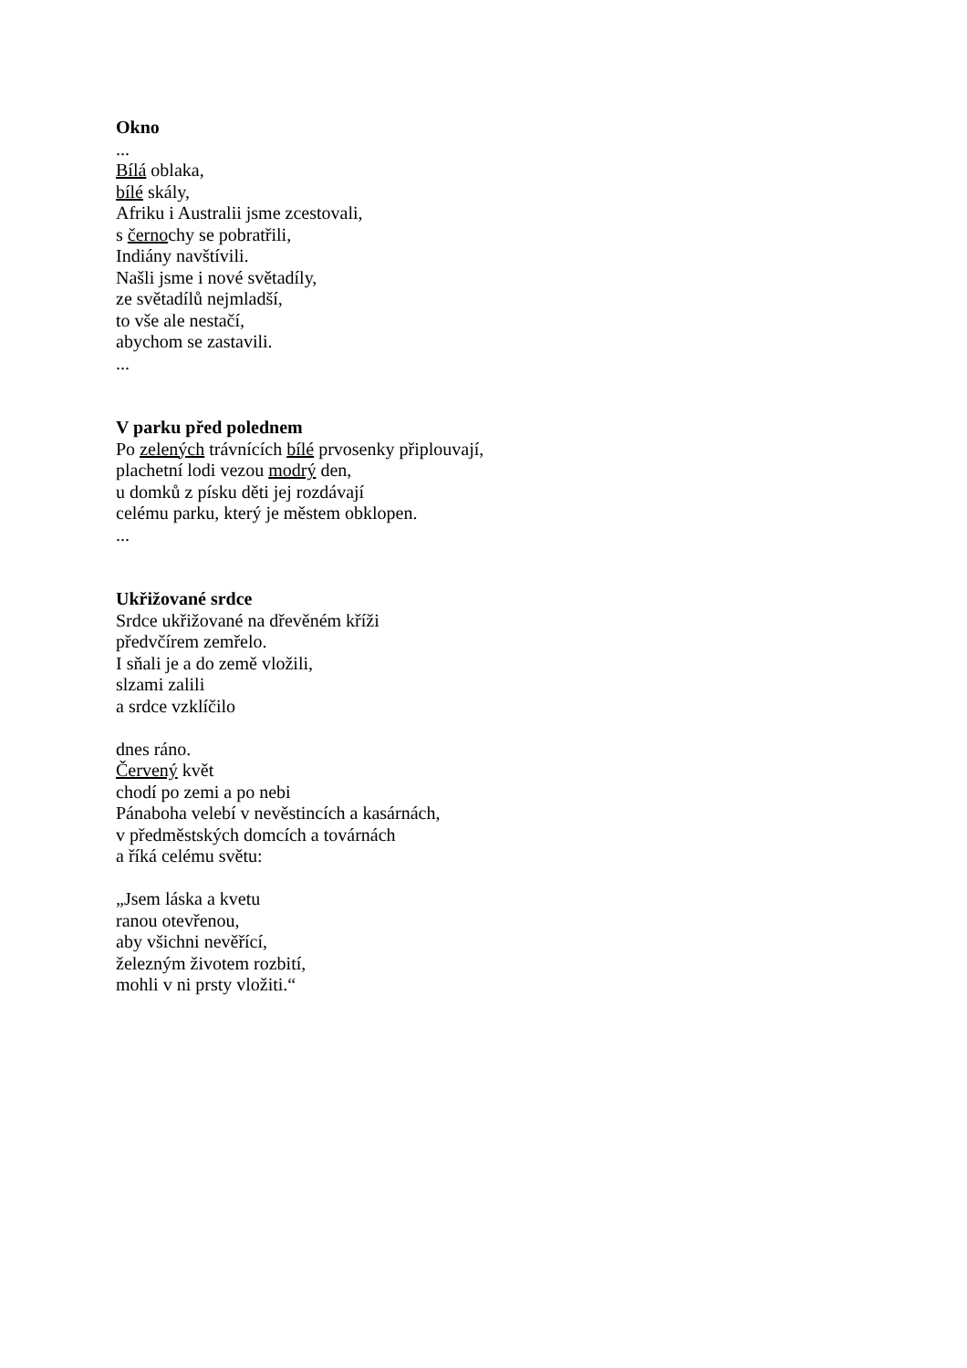Okno
...
Bílá oblaka,
bílé skály,
Afriku i Australii jsme zcestovali,
s černochy se pobratřili,
Indiány navštívili.
Našli jsme i nové světadíly,
ze světadílů nejmladší,
to vše ale nestačí,
abychom se zastavili.
...
V parku před polednem
Po zelených trávnících bílé prvosenky připlouvají,
plachetní lodi vezou modrý den,
u domků z písku děti jej rozdávají
celému parku, který je městem obklopen.
...
Ukřižované srdce
Srdce ukřižované na dřevěném kříži
předvčírem zemřelo.
I sňali je a do země vložili,
slzami zalili
a srdce vzklíčilo
dnes ráno.
Červený květ
chodí po zemi a po nebi
Pánaboha velebí v nevěstincích a kasárnách,
v předměstských domcích a továrnách
a říká celému světu:
„Jsem láska a kvetu
ranou otevřenou,
aby všichni nevěřící,
železným životem rozbití,
mohli v ni prsty vložiti.“